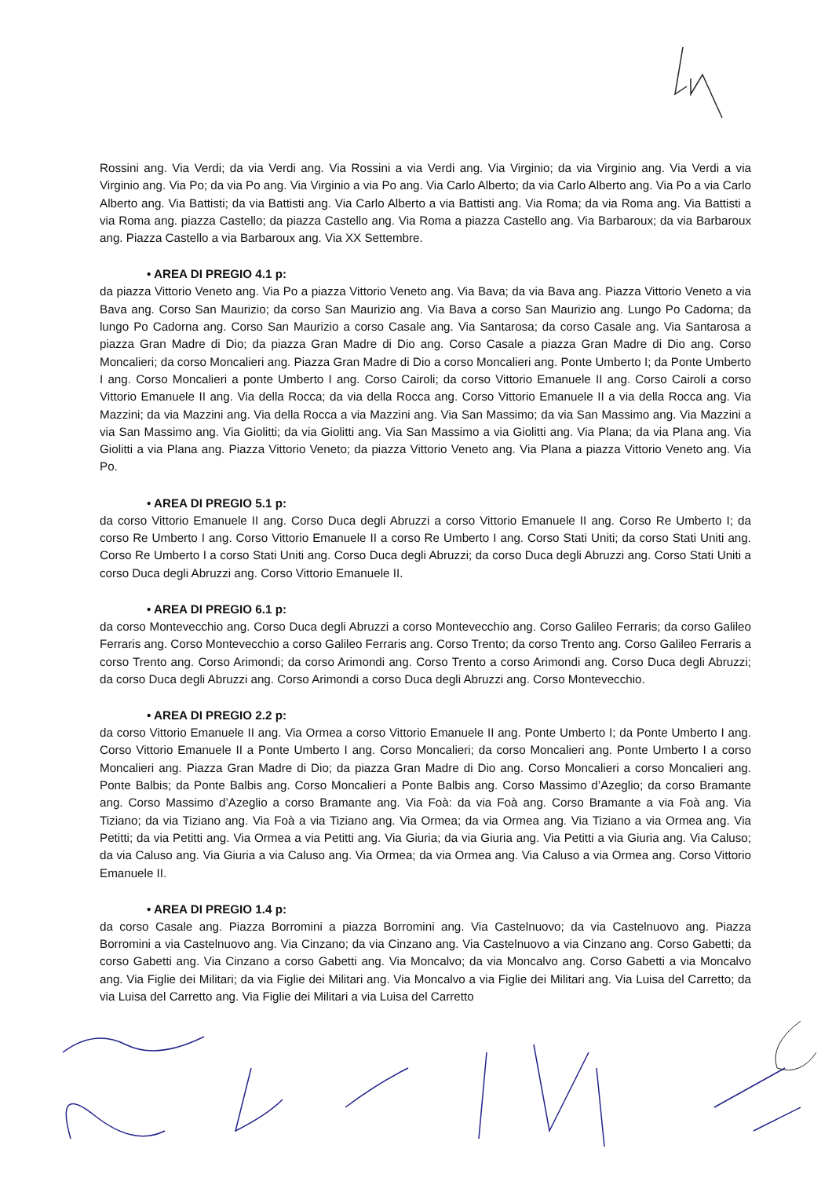Rossini ang. Via Verdi; da via Verdi ang. Via Rossini a via Verdi ang. Via Virginio; da via Virginio ang. Via Verdi a via Virginio ang. Via Po; da via Po ang. Via Virginio a via Po ang. Via Carlo Alberto; da via Carlo Alberto ang. Via Po a via Carlo Alberto ang. Via Battisti; da via Battisti ang. Via Carlo Alberto a via Battisti ang. Via Roma; da via Roma ang. Via Battisti a via Roma ang. piazza Castello; da piazza Castello ang. Via Roma a piazza Castello ang. Via Barbaroux; da via Barbaroux ang. Piazza Castello a via Barbaroux ang. Via XX Settembre.
• AREA DI PREGIO 4.1 p:
da piazza Vittorio Veneto ang. Via Po a piazza Vittorio Veneto ang. Via Bava; da via Bava ang. Piazza Vittorio Veneto a via Bava ang. Corso San Maurizio; da corso San Maurizio ang. Via Bava a corso San Maurizio ang. Lungo Po Cadorna; da lungo Po Cadorna ang. Corso San Maurizio a corso Casale ang. Via Santarosa; da corso Casale ang. Via Santarosa a piazza Gran Madre di Dio; da piazza Gran Madre di Dio ang. Corso Casale a piazza Gran Madre di Dio ang. Corso Moncalieri; da corso Moncalieri ang. Piazza Gran Madre di Dio a corso Moncalieri ang. Ponte Umberto I; da Ponte Umberto I ang. Corso Moncalieri a ponte Umberto I ang. Corso Cairoli; da corso Vittorio Emanuele II ang. Corso Cairoli a corso Vittorio Emanuele II ang. Via della Rocca; da via della Rocca ang. Corso Vittorio Emanuele II a via della Rocca ang. Via Mazzini; da via Mazzini ang. Via della Rocca a via Mazzini ang. Via San Massimo; da via San Massimo ang. Via Mazzini a via San Massimo ang. Via Giolitti; da via Giolitti ang. Via San Massimo a via Giolitti ang. Via Plana; da via Plana ang. Via Giolitti a via Plana ang. Piazza Vittorio Veneto; da piazza Vittorio Veneto ang. Via Plana a piazza Vittorio Veneto ang. Via Po.
• AREA DI PREGIO 5.1 p:
da corso Vittorio Emanuele II ang. Corso Duca degli Abruzzi a corso Vittorio Emanuele II ang. Corso Re Umberto I; da corso Re Umberto I ang. Corso Vittorio Emanuele II a corso Re Umberto I ang. Corso Stati Uniti; da corso Stati Uniti ang. Corso Re Umberto I a corso Stati Uniti ang. Corso Duca degli Abruzzi; da corso Duca degli Abruzzi ang. Corso Stati Uniti a corso Duca degli Abruzzi ang. Corso Vittorio Emanuele II.
• AREA DI PREGIO 6.1 p:
da corso Montevecchio ang. Corso Duca degli Abruzzi a corso Montevecchio ang. Corso Galileo Ferraris; da corso Galileo Ferraris ang. Corso Montevecchio a corso Galileo Ferraris ang. Corso Trento; da corso Trento ang. Corso Galileo Ferraris a corso Trento ang. Corso Arimondi; da corso Arimondi ang. Corso Trento a corso Arimondi ang. Corso Duca degli Abruzzi; da corso Duca degli Abruzzi ang. Corso Arimondi a corso Duca degli Abruzzi ang. Corso Montevecchio.
• AREA DI PREGIO 2.2 p:
da corso Vittorio Emanuele II ang. Via Ormea a corso Vittorio Emanuele II ang. Ponte Umberto I; da Ponte Umberto I ang. Corso Vittorio Emanuele II a Ponte Umberto I ang. Corso Moncalieri; da corso Moncalieri ang. Ponte Umberto I a corso Moncalieri ang. Piazza Gran Madre di Dio; da piazza Gran Madre di Dio ang. Corso Moncalieri a corso Moncalieri ang. Ponte Balbis; da Ponte Balbis ang. Corso Moncalieri a Ponte Balbis ang. Corso Massimo d’Azeglio; da corso Bramante ang. Corso Massimo d’Azeglio a corso Bramante ang. Via Foà: da via Foà ang. Corso Bramante a via Foà ang. Via Tiziano; da via Tiziano ang. Via Foà a via Tiziano ang. Via Ormea; da via Ormea ang. Via Tiziano a via Ormea ang. Via Petitti; da via Petitti ang. Via Ormea a via Petitti ang. Via Giuria; da via Giuria ang. Via Petitti a via Giuria ang. Via Caluso; da via Caluso ang. Via Giuria a via Caluso ang. Via Ormea; da via Ormea ang. Via Caluso a via Ormea ang. Corso Vittorio Emanuele II.
• AREA DI PREGIO 1.4 p:
da corso Casale ang. Piazza Borromini a piazza Borromini ang. Via Castelnuovo; da via Castelnuovo ang. Piazza Borromini a via Castelnuovo ang. Via Cinzano; da via Cinzano ang. Via Castelnuovo a via Cinzano ang. Corso Gabetti; da corso Gabetti ang. Via Cinzano a corso Gabetti ang. Via Moncalvo; da via Moncalvo ang. Corso Gabetti a via Moncalvo ang. Via Figlie dei Militari; da via Figlie dei Militari ang. Via Moncalvo a via Figlie dei Militari ang. Via Luisa del Carretto; da via Luisa del Carretto ang. Via Figlie dei Militari a via Luisa del Carretto